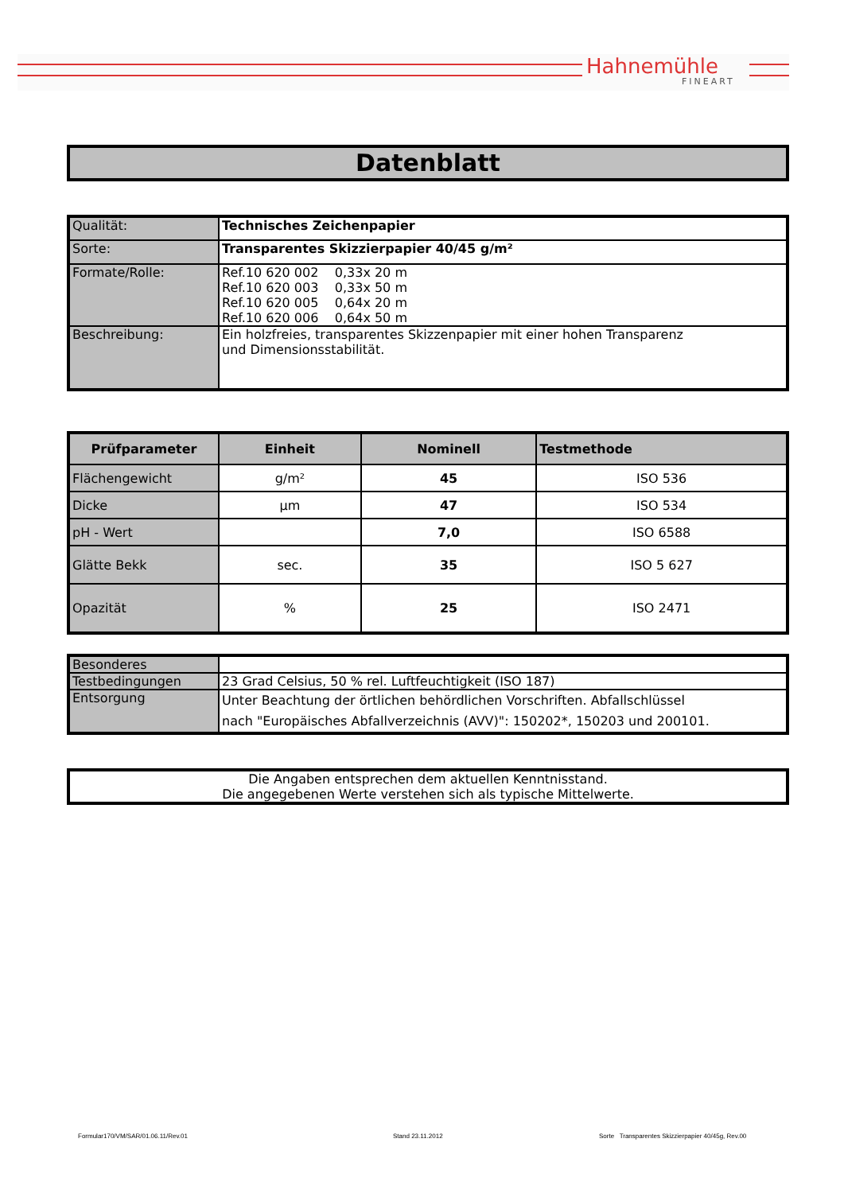Hahnemühle
FINEART
Datenblatt
| Qualität: | Technisches Zeichenpapier |
| Sorte: | Transparentes Skizzierpapier 40/45 g/m² |
| Formate/Rolle: | Ref.10 620 002 0,33x 20 m Ref.10 620 003 0,33x 50 m Ref.10 620 005 0,64x 20 m Ref.10 620 006 0,64x 50 m |
| Beschreibung: | Ein holzfreies, transparentes Skizzenpapier mit einer hohen Transparenz und Dimensionsstabilität. |
| Prüfparameter | Einheit | Nominell | Testmethode |
| --- | --- | --- | --- |
| Flächengewicht | g/m² | 45 | ISO 536 |
| Dicke | µm | 47 | ISO 534 |
| pH - Wert | | 7,0 | ISO 6588 |
| Glätte Bekk | sec. | 35 | ISO 5 627 |
| Opazität | % | 25 | ISO 2471 |
| Besonderes | |
| Testbedingungen | 23 Grad Celsius, 50 % rel. Luftfeuchtigkeit (ISO 187) |
| Entsorgung | Unter Beachtung der örtlichen behördlichen Vorschriften. Abfallschlüssel nach "Europäisches Abfallverzeichnis (AVV)": 150202*, 150203 und 200101. |
| Die Angaben entsprechen dem aktuellen Kenntnisstand. Die angegebenen Werte verstehen sich als typische Mittelwerte. |
Formular170/VM/SAR/01.06.11/Rev.01
Stand 23.11.2012
Sorte Transparentes Skizzierpapier 40/45g, Rev.00